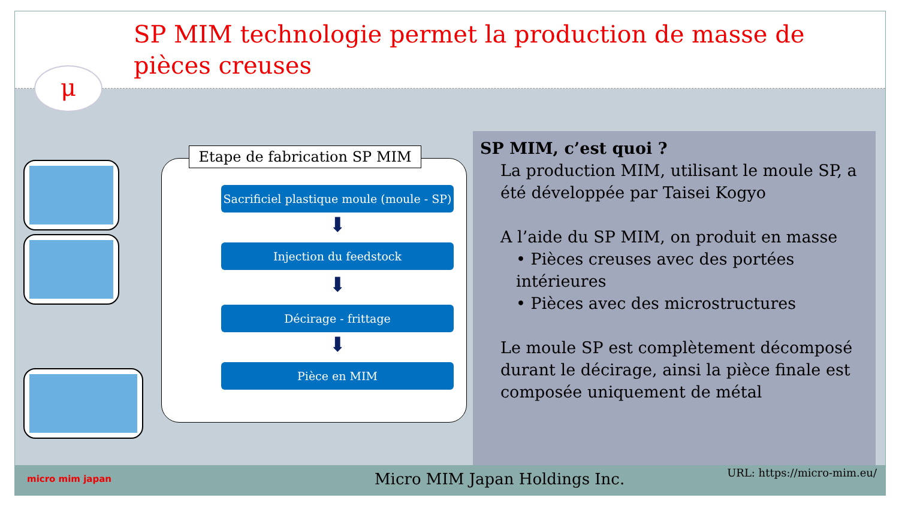SP MIM technologie permet la production de masse de pièces creuses
μ
Etape de fabrication SP MIM
Sacrificiel plastique moule (moule - SP)
⬇
Injection du feedstock
⬇
Décirage - frittage
⬇
Pièce en MIM
SP MIM, c’est quoi ?
La production MIM, utilisant le moule SP, a été développée par Taisei Kogyo
A l’aide du SP MIM, on produit en masse
• Pièces creuses avec des portées intérieures
• Pièces avec des microstructures
Le moule SP est complètement décomposé durant le décirage, ainsi la pièce finale est composée uniquement de métal
micro mim japan Micro MIM Japan Holdings Inc. URL: https://micro-mim.eu/